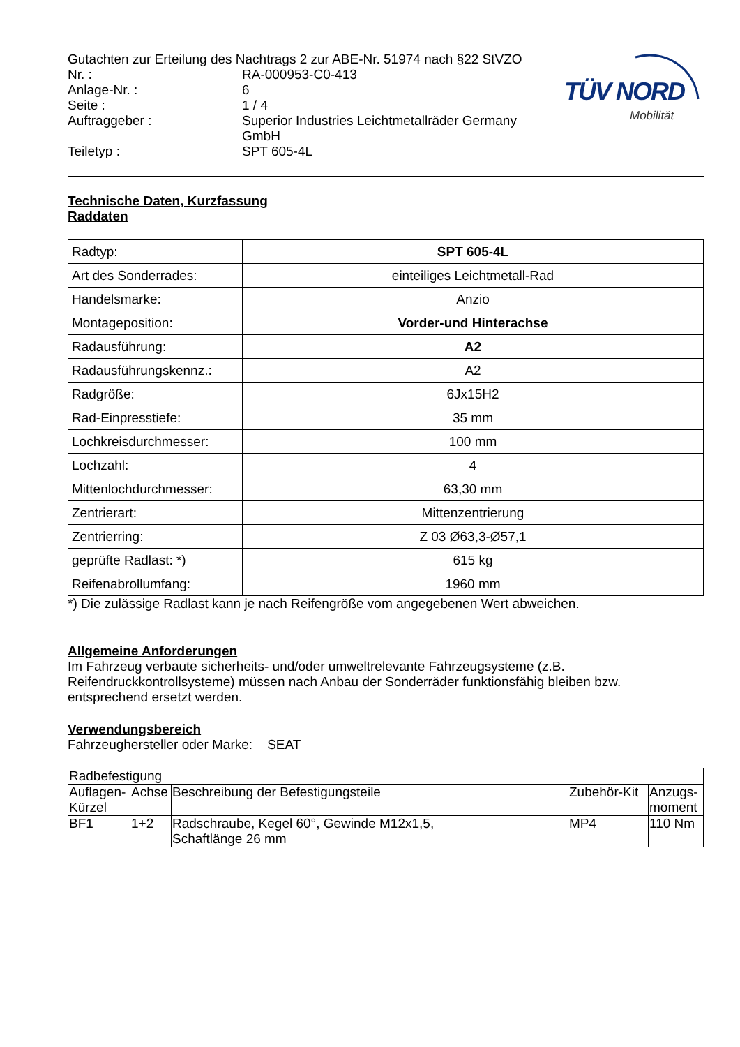TÜV NORD
Mobilität
Gutachten zur Erteilung des Nachtrags 2 zur ABE-Nr. 51974 nach §22 StVZO
Nr. : RA-000953-C0-413
Anlage-Nr. : 6
Seite : 1 / 4
Auftraggeber : Superior Industries Leichtmetallräder Germany
GmbH
Teiletyp : SPT 605-4L
Technische Daten, Kurzfassung
Raddaten
| Radtyp: | SPT 605-4L |
| Art des Sonderrades: | einteiliges Leichtmetall-Rad |
| Handelsmarke: | Anzio |
| Montageposition: | Vorder-und Hinterachse |
| Radausführung: | A2 |
| Radausführungskennz.: | A2 |
| Radgröße: | 6Jx15H2 |
| Rad-Einpresstiefe: | 35 mm |
| Lochkreisdurchmesser: | 100 mm |
| Lochzahl: | 4 |
| Mittenlochdurchmesser: | 63,30 mm |
| Zentrierart: | Mittenzentrierung |
| Zentrierring: | Z 03 Ø63,3-Ø57,1 |
| geprüfte Radlast: *) | 615 kg |
| Reifenabrollumfang: | 1960 mm |
*) Die zulässige Radlast kann je nach Reifengröße vom angegebenen Wert abweichen.
Allgemeine Anforderungen
Im Fahrzeug verbaute sicherheits- und/oder umweltrelevante Fahrzeugsysteme (z.B. Reifendruckkontrollsysteme) müssen nach Anbau der Sonderräder funktionsfähig bleiben bzw. entsprechend ersetzt werden.
Verwendungsbereich
Fahrzeughersteller oder Marke: SEAT
| Radbefestigung | | | | |
| Auflagen-Kürzel | Achse | Beschreibung der Befestigungsteile | Zubehör-Kit | Anzugs-moment |
| BF1 | 1+2 | Radschraube, Kegel 60°, Gewinde M12x1,5, Schaftlänge 26 mm | MP4 | 110 Nm |